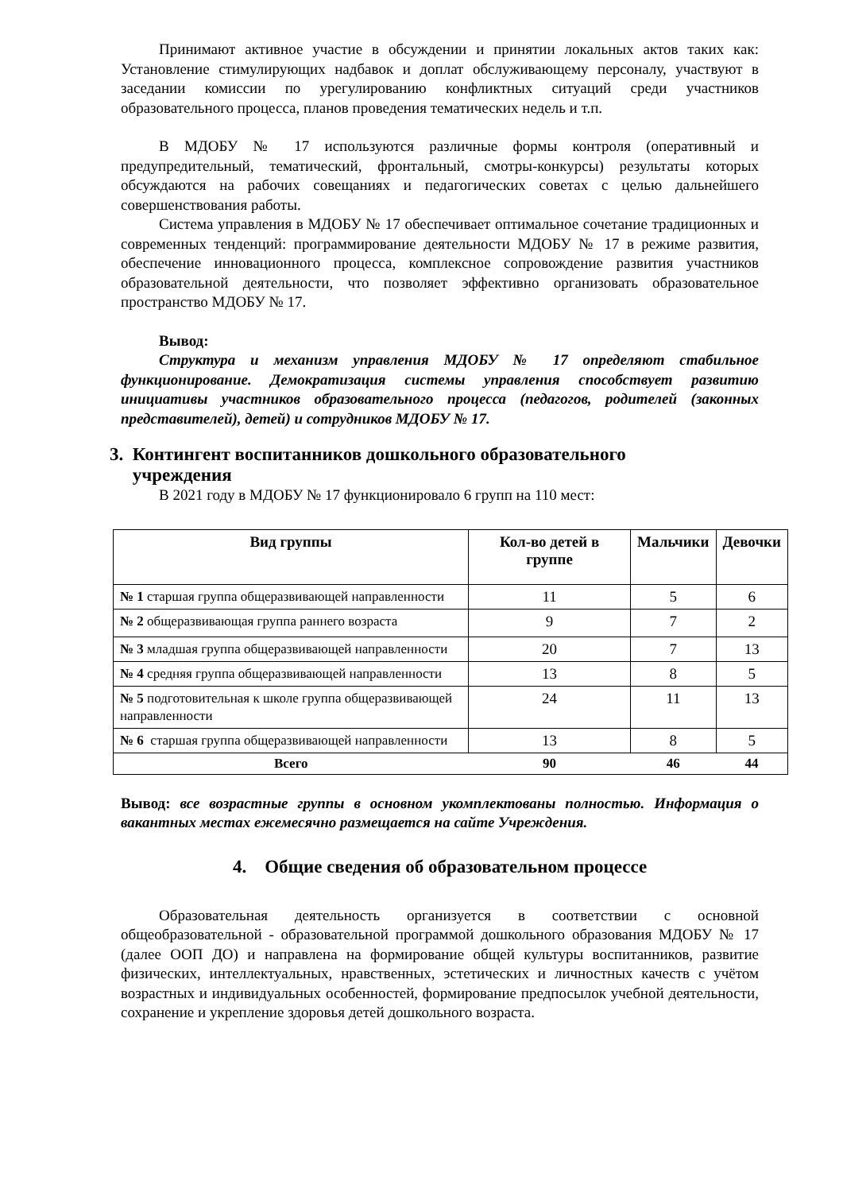Принимают активное участие в обсуждении и принятии локальных актов таких как: Установление стимулирующих надбавок и доплат обслуживающему персоналу, участвуют в заседании комиссии по урегулированию конфликтных ситуаций среди участников образовательного процесса, планов проведения тематических недель и т.п.
В МДОБУ № 17 используются различные формы контроля (оперативный и предупредительный, тематический, фронтальный, смотры-конкурсы) результаты которых обсуждаются на рабочих совещаниях и педагогических советах с целью дальнейшего совершенствования работы.
Система управления в МДОБУ № 17 обеспечивает оптимальное сочетание традиционных и современных тенденций: программирование деятельности МДОБУ № 17 в режиме развития, обеспечение инновационного процесса, комплексное сопровождение развития участников образовательной деятельности, что позволяет эффективно организовать образовательное пространство МДОБУ № 17.
Вывод:
Структура и механизм управления МДОБУ № 17 определяют стабильное функционирование. Демократизация системы управления способствует развитию инициативы участников образовательного процесса (педагогов, родителей (законных представителей), детей) и сотрудников МДОБУ № 17.
3. Контингент воспитанников дошкольного образовательного
учреждения
В 2021 году в МДОБУ № 17 функционировало 6 групп на 110 мест:
| Вид группы | Кол-во детей в группе | Мальчики | Девочки |
| --- | --- | --- | --- |
| № 1 старшая группа общеразвивающей направленности | 11 | 5 | 6 |
| № 2 общеразвивающая группа раннего возраста | 9 | 7 | 2 |
| № 3 младшая группа общеразвивающей направленности | 20 | 7 | 13 |
| № 4 средняя группа общеразвивающей направленности | 13 | 8 | 5 |
| № 5 подготовительная к школе группа общеразвивающей направленности | 24 | 11 | 13 |
| № 6 старшая группа общеразвивающей направленности | 13 | 8 | 5 |
| Всего | 90 | 46 | 44 |
Вывод: все возрастные группы в основном укомплектованы полностью. Информация о вакантных местах ежемесячно размещается на сайте Учреждения.
4. Общие сведения об образовательном процессе
Образовательная деятельность организуется в соответствии с основной общеобразовательной - образовательной программой дошкольного образования МДОБУ № 17 (далее ООП ДО) и направлена на формирование общей культуры воспитанников, развитие физических, интеллектуальных, нравственных, эстетических и личностных качеств с учётом возрастных и индивидуальных особенностей, формирование предпосылок учебной деятельности, сохранение и укрепление здоровья детей дошкольного возраста.